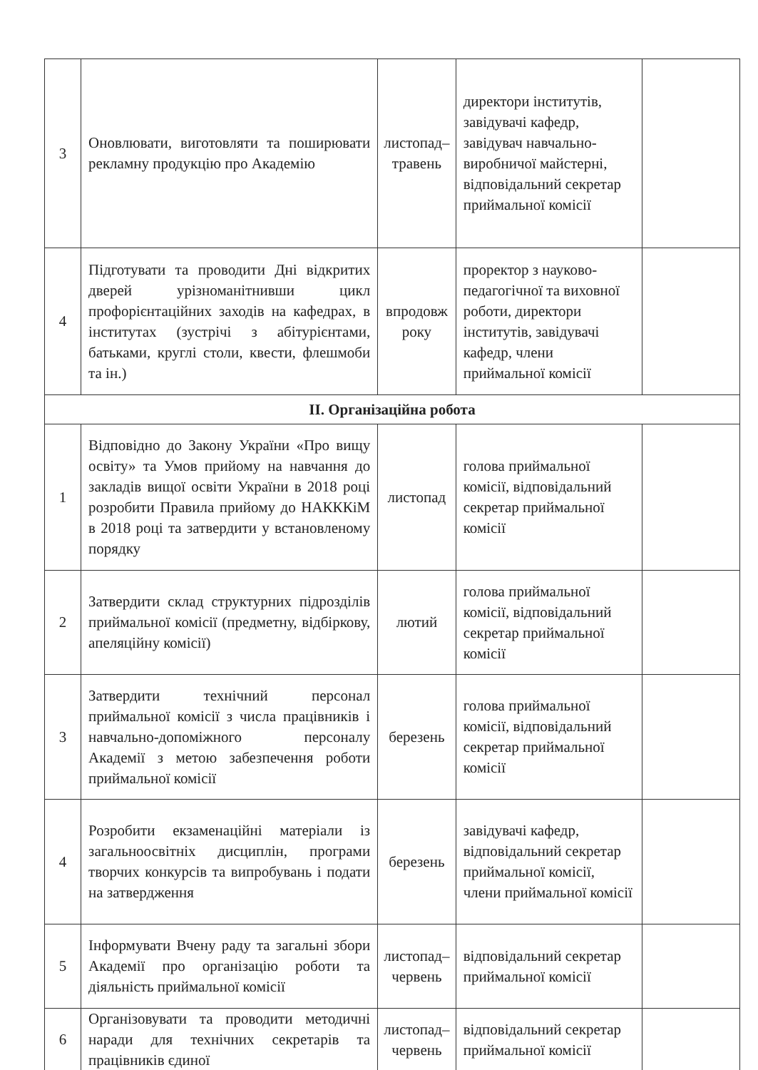| 3 | Оновлювати, виготовляти та поширювати рекламну продукцію про Академію | листопад–травень | директори інститутів, завідувачі кафедр, завідувач навчально-виробничої майстерні, відповідальний секретар приймальної комісії | |
| 4 | Підготувати та проводити Дні відкритих дверей урізноманітнивши цикл профорієнтаційних заходів на кафедрах, в інститутах (зустрічі з абітурієнтами, батьками, круглі столи, квести, флешмоби та ін.) | впродовж року | проректор з науково-педагогічної та виховної роботи, директори інститутів, завідувачі кафедр, члени приймальної комісії | |
| ІІ. Організаційна робота | | | | |
| 1 | Відповідно до Закону України «Про вищу освіту» та Умов прийому на навчання до закладів вищої освіти України в 2018 році розробити Правила прийому до НАКККіМ в 2018 році та затвердити у встановленому порядку | листопад | голова приймальної комісії, відповідальний секретар приймальної комісії | |
| 2 | Затвердити склад структурних підрозділів приймальної комісії (предметну, відбіркову, апеляційну комісії) | лютий | голова приймальної комісії, відповідальний секретар приймальної комісії | |
| 3 | Затвердити технічний персонал приймальної комісії з числа працівників і навчально-допоміжного персоналу Академії з метою забезпечення роботи приймальної комісії | березень | голова приймальної комісії, відповідальний секретар приймальної комісії | |
| 4 | Розробити екзаменаційні матеріали із загальноосвітніх дисциплін, програми творчих конкурсів та випробувань і подати на затвердження | березень | завідувачі кафедр, відповідальний секретар приймальної комісії, члени приймальної комісії | |
| 5 | Інформувати Вчену раду та загальні збори Академії про організацію роботи та діяльність приймальної комісії | листопад–червень | відповідальний секретар приймальної комісії | |
| 6 | Організовувати та проводити методичні наради для технічних секретарів та працівників єдиної | листопад–червень | відповідальний секретар приймальної комісії | |